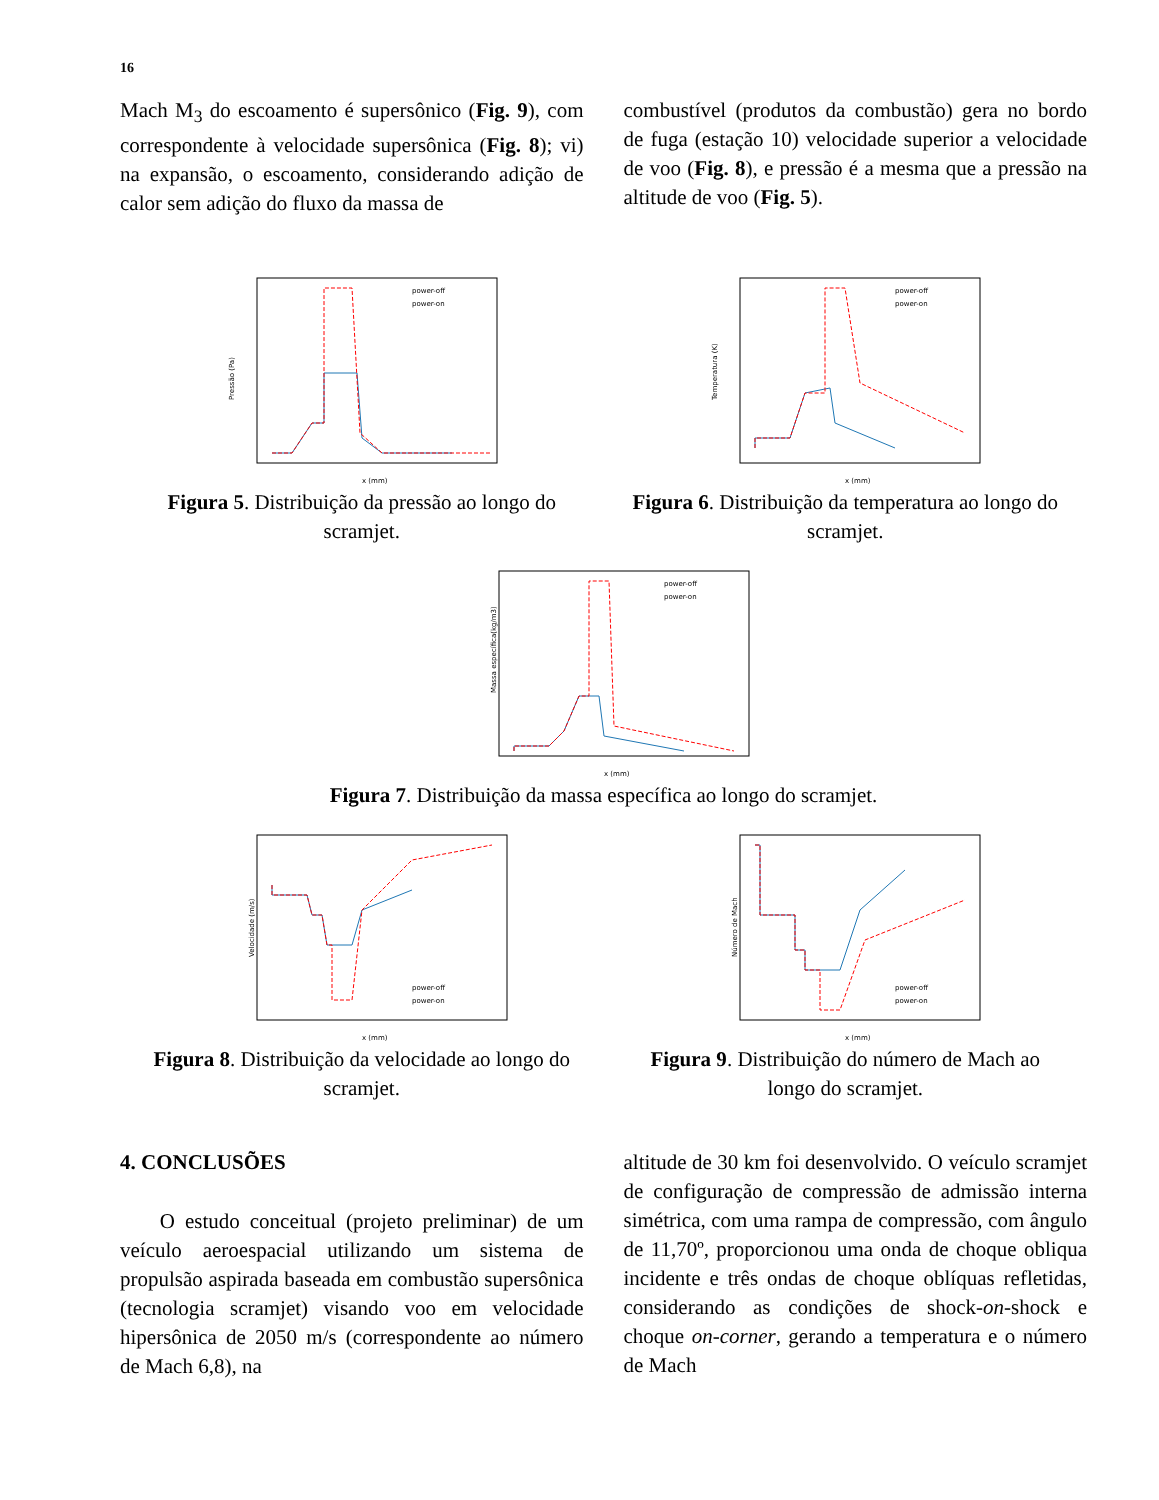16
Mach M<sub>3</sub> do escoamento é supersônico (Fig. 9), com correspondente à velocidade supersônica (Fig. 8); vi) na expansão, o escoamento, considerando adição de calor sem adição do fluxo da massa de
combustível (produtos da combustão) gera no bordo de fuga (estação 10) velocidade superior a velocidade de voo (Fig. 8), e pressão é a mesma que a pressão na altitude de voo (Fig. 5).
Pressão (Pa)
power-off
power-on
x (mm)
Figura 5. Distribuição da pressão ao longo do scramjet.
Temperatura (K)
power-off
power-on
x (mm)
Figura 6. Distribuição da temperatura ao longo do scramjet.
Massa específica(kg/m3)
power-off
power-on
x (mm)
Figura 7. Distribuição da massa específica ao longo do scramjet.
Velocidade (m/s)
power-off
power-on
x (mm)
Figura 8. Distribuição da velocidade ao longo do scramjet.
Número de Mach
power-off
power-on
x (mm)
Figura 9. Distribuição do número de Mach ao longo do scramjet.
4. CONCLUSÕES
O estudo conceitual (projeto preliminar) de um veículo aeroespacial utilizando um sistema de propulsão aspirada baseada em combustão supersônica (tecnologia scramjet) visando voo em velocidade hipersônica de 2050 m/s (correspondente ao número de Mach 6,8), na
altitude de 30 km foi desenvolvido. O veículo scramjet de configuração de compressão de admissão interna simétrica, com uma rampa de compressão, com ângulo de 11,70º, proporcionou uma onda de choque obliqua incidente e três ondas de choque oblíquas refletidas, considerando as condições de shock-on-shock e choque on-corner, gerando a temperatura e o número de Mach